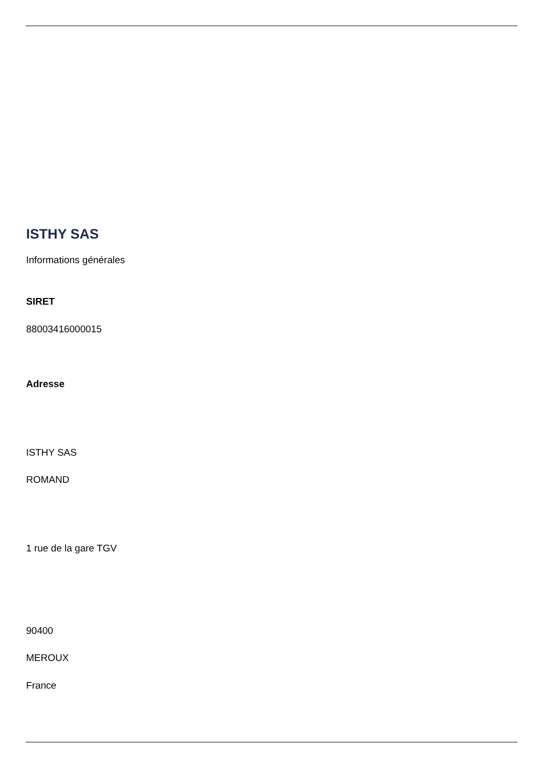ISTHY SAS
Informations générales
SIRET
88003416000015
Adresse
ISTHY SAS
ROMAND
1 rue de la gare TGV
90400
MEROUX
France